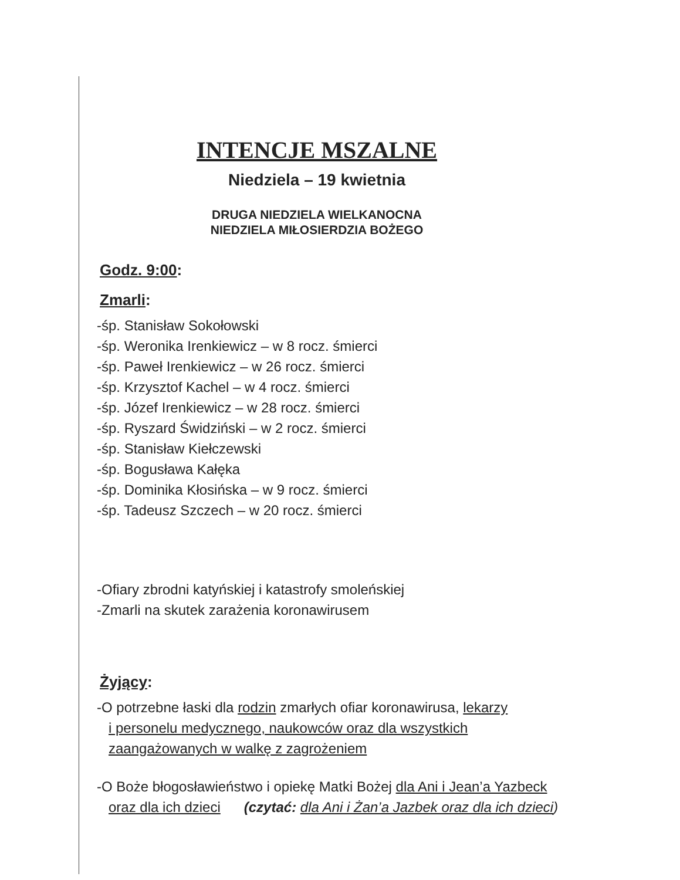INTENCJE MSZALNE
Niedziela – 19 kwietnia
DRUGA NIEDZIELA WIELKANOCNA
NIEDZIELA MIŁOSIERDZIA BOŻEGO
Godz. 9:00:
Zmarli:
-śp. Stanisław Sokołowski
-śp. Weronika Irenkiewicz – w 8 rocz. śmierci
-śp. Paweł Irenkiewicz – w 26 rocz. śmierci
-śp. Krzysztof Kachel – w 4 rocz. śmierci
-śp. Józef Irenkiewicz – w 28 rocz. śmierci
-śp. Ryszard Świdziński – w 2 rocz. śmierci
-śp. Stanisław Kiełczewski
-śp. Bogusława Kałęka
-śp. Dominika Kłosińska – w 9 rocz. śmierci
-śp. Tadeusz Szczech – w 20 rocz. śmierci
-Ofiary zbrodni katyńskiej i katastrofy smoleńskiej
-Zmarli na skutek zarażenia koronawirusem
Żyjący:
-O potrzebne łaski dla rodzin zmarłych ofiar koronawirusa, lekarzy
i personelu medycznego, naukowców oraz dla wszystkich
zaangażowanych w walkę z zagrożeniem
-O Boże błogosławieństwo i opiekę Matki Bożej dla Ani i Jean’a Yazbeck
oraz dla ich dzieci (czytać: dla Ani i Żan’a Jazbek oraz dla ich dzieci)